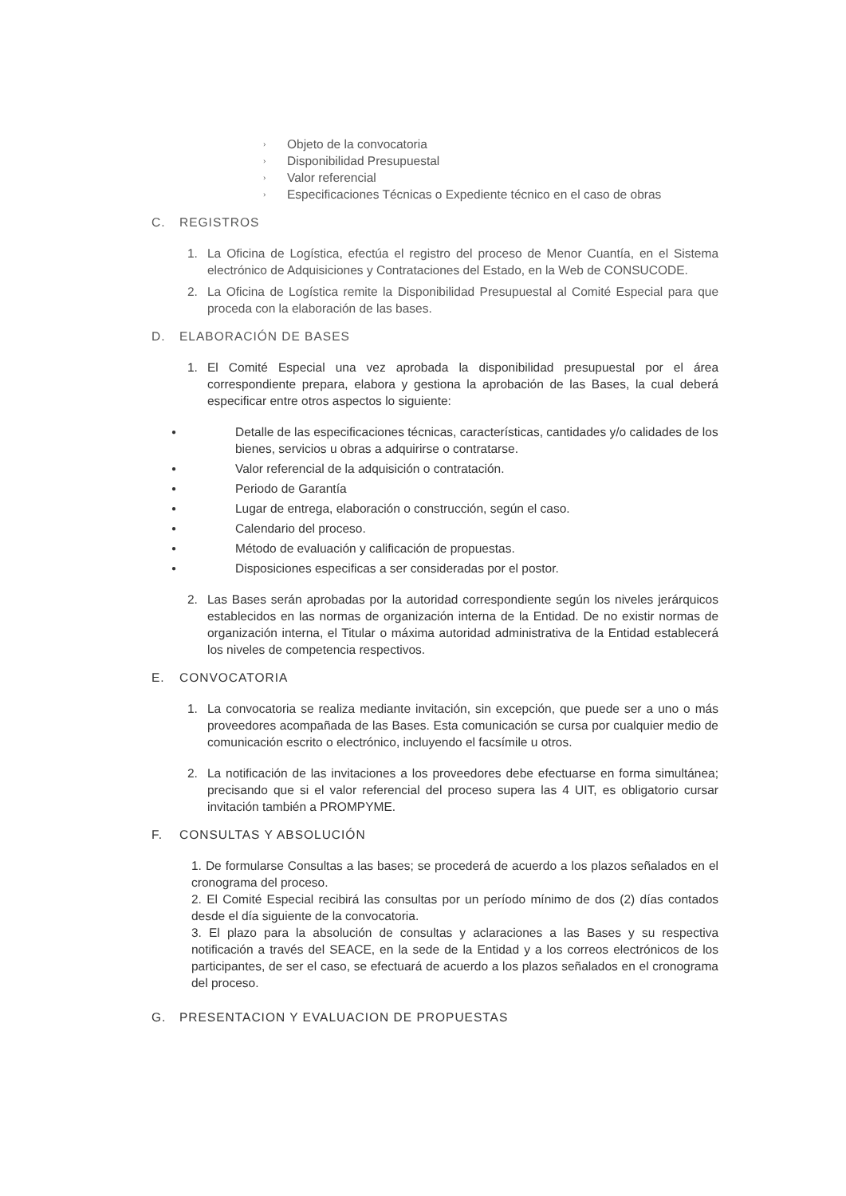› Objeto de la convocatoria
› Disponibilidad Presupuestal
› Valor referencial
› Especificaciones Técnicas o Expediente técnico en el caso de obras
C. REGISTROS
1. La Oficina de Logística, efectúa el registro del proceso de Menor Cuantía, en el Sistema electrónico de Adquisiciones y Contrataciones del Estado, en la Web de CONSUCODE.
2. La Oficina de Logística remite la Disponibilidad Presupuestal al Comité Especial para que proceda con la elaboración de las bases.
D. ELABORACIÓN DE BASES
1. El Comité Especial una vez aprobada la disponibilidad presupuestal por el área correspondiente prepara, elabora y gestiona la aprobación de las Bases, la cual deberá especificar entre otros aspectos lo siguiente:
● Detalle de las especificaciones técnicas, características, cantidades y/o calidades de los bienes, servicios u obras a adquirirse o contratarse.
● Valor referencial de la adquisición o contratación.
● Periodo de Garantía
● Lugar de entrega, elaboración o construcción, según el caso.
● Calendario del proceso.
● Método de evaluación y calificación de propuestas.
● Disposiciones especificas a ser consideradas por el postor.
2. Las Bases serán aprobadas por la autoridad correspondiente según los niveles jerárquicos establecidos en las normas de organización interna de la Entidad. De no existir normas de organización interna, el Titular o máxima autoridad administrativa de la Entidad establecerá los niveles de competencia respectivos.
E. CONVOCATORIA
1. La convocatoria se realiza mediante invitación, sin excepción, que puede ser a uno o más proveedores acompañada de las Bases. Esta comunicación se cursa por cualquier medio de comunicación escrito o electrónico, incluyendo el facsímile u otros.
2. La notificación de las invitaciones a los proveedores debe efectuarse en forma simultánea; precisando que si el valor referencial del proceso supera las 4 UIT, es obligatorio cursar invitación también a PROMPYME.
F. CONSULTAS Y ABSOLUCIÓN
1. De formularse Consultas a las bases; se procederá de acuerdo a los plazos señalados en el cronograma del proceso.
2. El Comité Especial recibirá las consultas por un período mínimo de dos (2) días contados desde el día siguiente de la convocatoria.
3. El plazo para la absolución de consultas y aclaraciones a las Bases y su respectiva notificación a través del SEACE, en la sede de la Entidad y a los correos electrónicos de los participantes, de ser el caso, se efectuará de acuerdo a los plazos señalados en el cronograma del proceso.
G. PRESENTACION Y EVALUACION DE PROPUESTAS